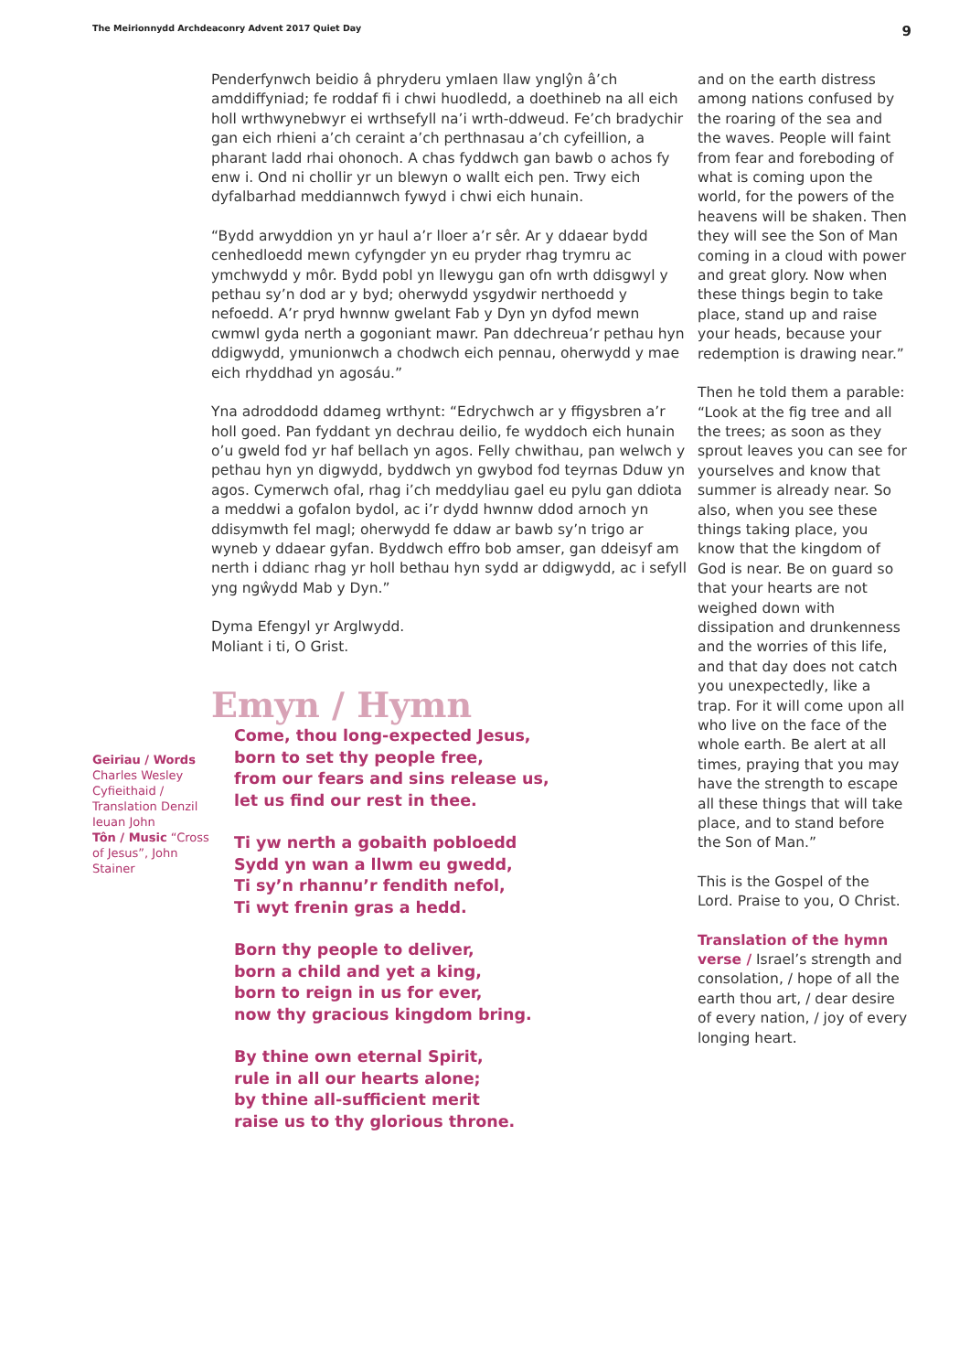The Meirionnydd Archdeaconry Advent 2017 Quiet Day 9
Geiriau / Words
Charles Wesley Cyfieithaid / Translation Denzil Ieuan John
Tôn / Music “Cross of Jesus”, John Stainer
Penderfynwch beidio â phryderu ymlaen llaw ynglŷn â’ch amddiffyniad; fe roddaf fi i chwi huodledd, a doethineb na all eich holl wrthwynebwyr ei wrthsefyll na’i wrth-ddweud. Fe’ch bradychir gan eich rhieni a’ch ceraint a’ch perthnasau a’ch cyfeillion, a pharant ladd rhai ohonoch. A chas fyddwch gan bawb o achos fy enw i. Ond ni chollir yr un blewyn o wallt eich pen. Trwy eich dyfalbarhad meddiannwch fywyd i chwi eich hunain.
“Bydd arwyddion yn yr haul a’r lloer a’r sêr. Ar y ddaear bydd cenhedloedd mewn cyfyngder yn eu pryder rhag trymru ac ymchwydd y môr. Bydd pobl yn llewygu gan ofn wrth ddisgwyl y pethau sy’n dod ar y byd; oherwydd ysgydwir nerthoedd y nefoedd. A’r pryd hwnnw gwelant Fab y Dyn yn dyfod mewn cwmwl gyda nerth a gogoniant mawr. Pan ddechreua’r pethau hyn ddigwydd, ymunionwch a chodwch eich pennau, oherwydd y mae eich rhyddhad yn agosáu.”
Yna adroddodd ddameg wrthynt: “Edrychwch ar y ffigysbren a’r holl goed. Pan fyddant yn dechrau deilio, fe wyddoch eich hunain o’u gweld fod yr haf bellach yn agos. Felly chwithau, pan welwch y pethau hyn yn digwydd, byddwch yn gwybod fod teyrnas Dduw yn agos. Cymerwch ofal, rhag i’ch meddyliau gael eu pylu gan ddiota a meddwi a gofalon bydol, ac i’r dydd hwnnw ddod arnoch yn ddisymwth fel magl; oherwydd fe ddaw ar bawb sy’n trigo ar wyneb y ddaear gyfan. Byddwch effro bob amser, gan ddeisyf am nerth i ddianc rhag yr holl bethau hyn sydd ar ddigwydd, ac i sefyll yng ngŵydd Mab y Dyn.”
Dyma Efengyl yr Arglwydd.
Moliant i ti, O Grist.
Emyn / Hymn
Come, thou long-expected Jesus,
born to set thy people free,
from our fears and sins release us,
let us find our rest in thee.
Ti yw nerth a gobaith pobloedd
Sydd yn wan a llwm eu gwedd,
Ti sy’n rhannu’r fendith nefol,
Ti wyt frenin gras a hedd.
Born thy people to deliver,
born a child and yet a king,
born to reign in us for ever,
now thy gracious kingdom bring.
By thine own eternal Spirit,
rule in all our hearts alone;
by thine all-sufficient merit
raise us to thy glorious throne.
and on the earth distress among nations confused by the roaring of the sea and the waves. People will faint from fear and foreboding of what is coming upon the world, for the powers of the heavens will be shaken. Then they will see the Son of Man coming in a cloud with power and great glory. Now when these things begin to take place, stand up and raise your heads, because your redemption is drawing near.”
Then he told them a parable: “Look at the fig tree and all the trees; as soon as they sprout leaves you can see for yourselves and know that summer is already near. So also, when you see these things taking place, you know that the kingdom of God is near. Be on guard so that your hearts are not weighed down with dissipation and drunkenness and the worries of this life, and that day does not catch you unexpectedly, like a trap. For it will come upon all who live on the face of the whole earth. Be alert at all times, praying that you may have the strength to escape all these things that will take place, and to stand before the Son of Man.”
This is the Gospel of the Lord. Praise to you, O Christ.
Translation of the hymn verse / Israel’s strength and consolation, / hope of all the earth thou art, / dear desire of every nation, / joy of every longing heart.